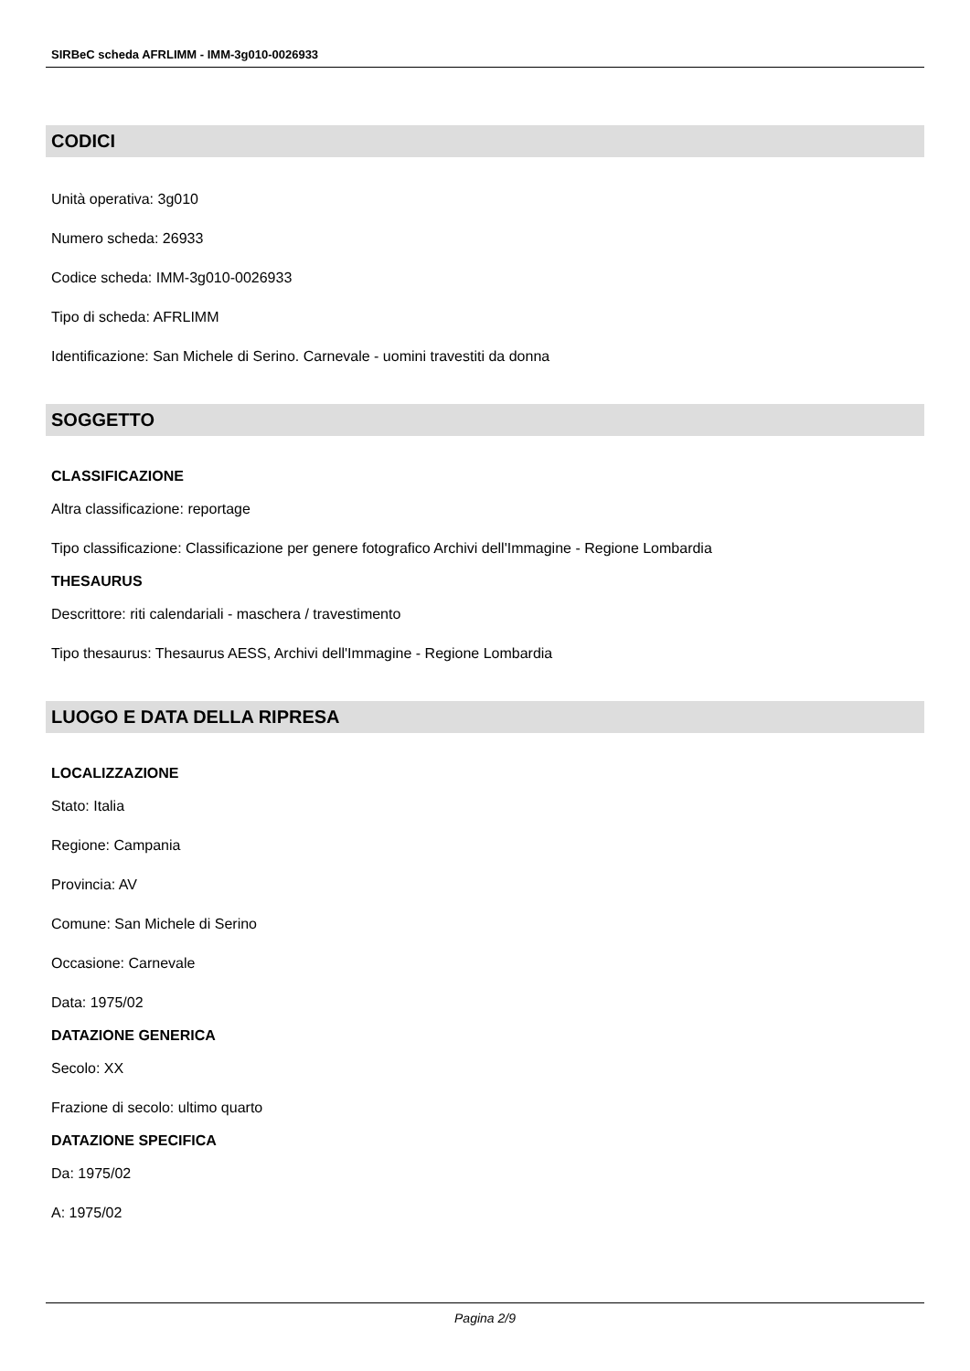SIRBeC scheda AFRLIMM - IMM-3g010-0026933
CODICI
Unità operativa: 3g010
Numero scheda: 26933
Codice scheda: IMM-3g010-0026933
Tipo di scheda: AFRLIMM
Identificazione: San Michele di Serino. Carnevale - uomini travestiti da donna
SOGGETTO
CLASSIFICAZIONE
Altra classificazione: reportage
Tipo classificazione: Classificazione per genere fotografico Archivi dell'Immagine - Regione Lombardia
THESAURUS
Descrittore: riti calendariali - maschera / travestimento
Tipo thesaurus: Thesaurus AESS, Archivi dell'Immagine - Regione Lombardia
LUOGO E DATA DELLA RIPRESA
LOCALIZZAZIONE
Stato: Italia
Regione: Campania
Provincia: AV
Comune: San Michele di Serino
Occasione: Carnevale
Data: 1975/02
DATAZIONE GENERICA
Secolo: XX
Frazione di secolo: ultimo quarto
DATAZIONE SPECIFICA
Da: 1975/02
A: 1975/02
Pagina 2/9